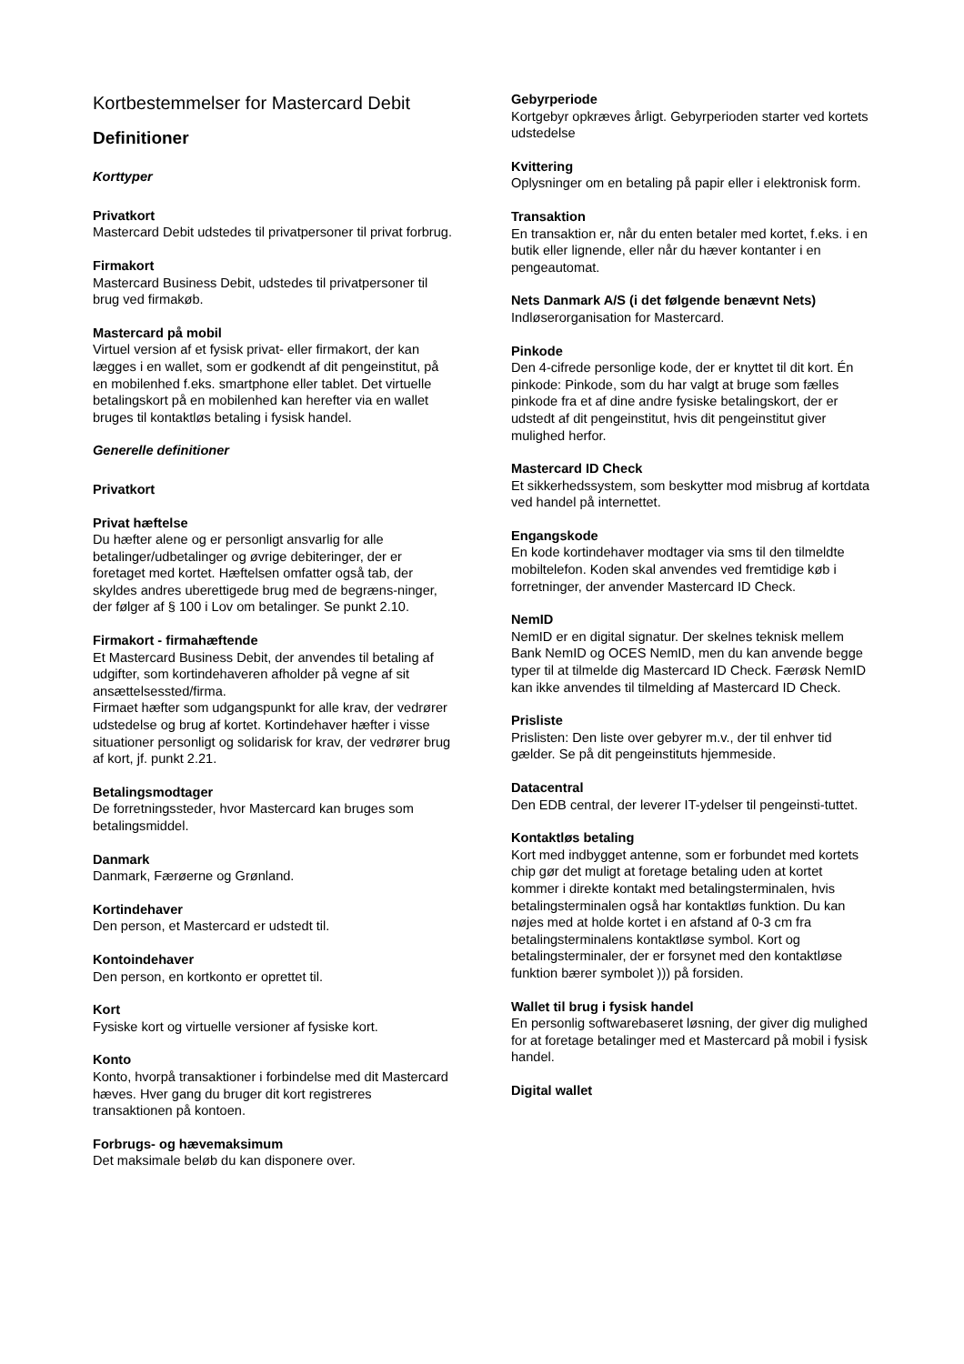Kortbestemmelser for Mastercard Debit
Definitioner
Korttyper
Privatkort
Mastercard Debit udstedes til privatpersoner til privat forbrug.
Firmakort
Mastercard Business Debit, udstedes til privatpersoner til brug ved firmakøb.
Mastercard på mobil
Virtuel version af et fysisk privat- eller firmakort, der kan lægges i en wallet, som er godkendt af dit pengeinstitut, på en mobilenhed f.eks. smartphone eller tablet. Det virtuelle betalingskort på en mobilenhed kan herefter via en wallet bruges til kontaktløs betaling i fysisk handel.
Generelle definitioner
Privatkort
Privat hæftelse
Du hæfter alene og er personligt ansvarlig for alle betalinger/udbetalinger og øvrige debiteringer, der er foretaget med kortet. Hæftelsen omfatter også tab, der skyldes andres uberettigede brug med de begræns-ninger, der følger af § 100 i Lov om betalinger. Se punkt 2.10.
Firmakort - firmahæftende
Et Mastercard Business Debit, der anvendes til betaling af udgifter, som kortindehaveren afholder på vegne af sit ansættelsessted/firma.
Firmaet hæfter som udgangspunkt for alle krav, der vedrører udstedelse og brug af kortet. Kortindehaver hæfter i visse situationer personligt og solidarisk for krav, der vedrører brug af kort, jf. punkt 2.21.
Betalingsmodtager
De forretningssteder, hvor Mastercard kan bruges som betalingsmiddel.
Danmark
Danmark, Færøerne og Grønland.
Kortindehaver
Den person, et Mastercard er udstedt til.
Kontoindehaver
Den person, en kortkonto er oprettet til.
Kort
Fysiske kort og virtuelle versioner af fysiske kort.
Konto
Konto, hvorpå transaktioner i forbindelse med dit Mastercard hæves. Hver gang du bruger dit kort registreres transaktionen på kontoen.
Forbrugs- og hævemaksimum
Det maksimale beløb du kan disponere over.
Gebyrperiode
Kortgebyr opkræves årligt. Gebyrperioden starter ved kortets udstedelse
Kvittering
Oplysninger om en betaling på papir eller i elektronisk form.
Transaktion
En transaktion er, når du enten betaler med kortet, f.eks. i en butik eller lignende, eller når du hæver kontanter i en pengeautomat.
Nets Danmark A/S (i det følgende benævnt Nets)
Indløserorganisation for Mastercard.
Pinkode
Den 4-cifrede personlige kode, der er knyttet til dit kort. Én pinkode: Pinkode, som du har valgt at bruge som fælles pinkode fra et af dine andre fysiske betalingskort, der er udstedt af dit pengeinstitut, hvis dit pengeinstitut giver mulighed herfor.
Mastercard ID Check
Et sikkerhedssystem, som beskytter mod misbrug af kortdata ved handel på internettet.
Engangskode
En kode kortindehaver modtager via sms til den tilmeldte mobiltelefon. Koden skal anvendes ved fremtidige køb i forretninger, der anvender Mastercard ID Check.
NemID
NemID er en digital signatur. Der skelnes teknisk mellem Bank NemID og OCES NemID, men du kan anvende begge typer til at tilmelde dig Mastercard ID Check. Færøsk NemID kan ikke anvendes til tilmelding af Mastercard ID Check.
Prisliste
Prislisten: Den liste over gebyrer m.v., der til enhver tid gælder. Se på dit pengeinstituts hjemmeside.
Datacentral
Den EDB central, der leverer IT-ydelser til pengeinsti-tuttet.
Kontaktløs betaling
Kort med indbygget antenne, som er forbundet med kortets chip gør det muligt at foretage betaling uden at kortet kommer i direkte kontakt med betalingsterminalen, hvis betalingsterminalen også har kontaktløs funktion. Du kan nøjes med at holde kortet i en afstand af 0-3 cm fra betalingsterminalens kontaktløse symbol. Kort og betalingsterminaler, der er forsynet med den kontaktløse funktion bærer symbolet ))) på forsiden.
Wallet til brug i fysisk handel
En personlig softwarebaseret løsning, der giver dig mulighed for at foretage betalinger med et Mastercard på mobil i fysisk handel.
Digital wallet